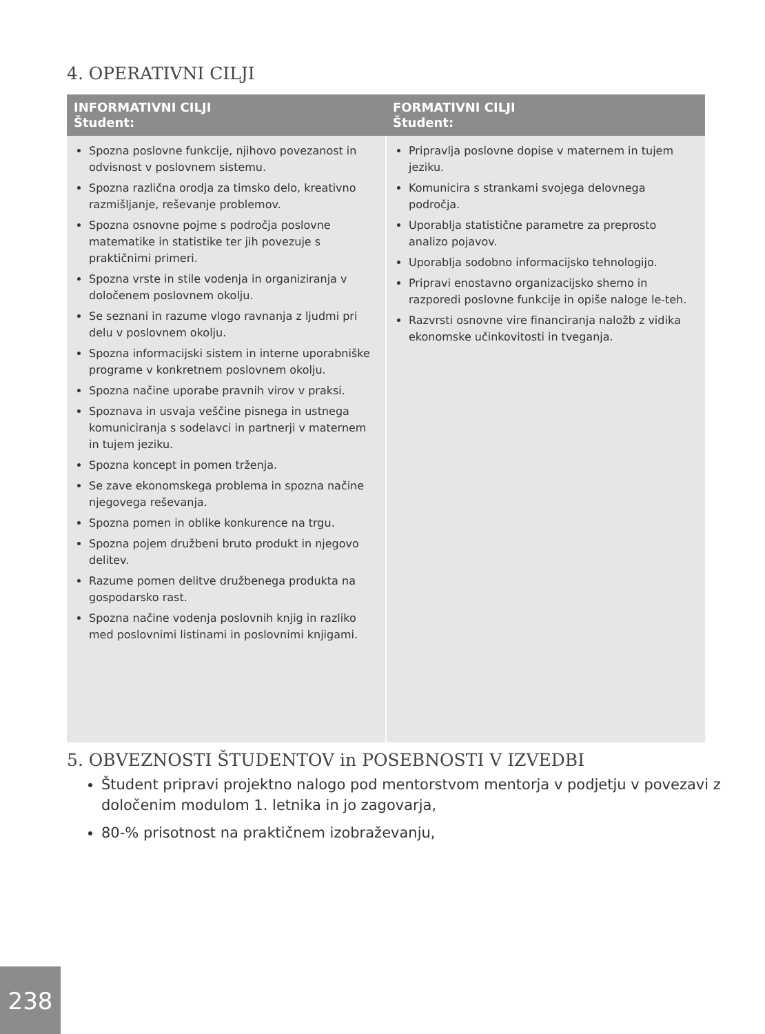4. OPERATIVNI CILJI
| INFORMATIVNI CILJI Študent: | FORMATIVNI CILJI Študent: |
| --- | --- |
| Spozna poslovne funkcije, njihovo povezanost in odvisnost v poslovnem sistemu. Spozna različna orodja za timsko delo, kreativno razmišljanje, reševanje problemov. Spozna osnovne pojme s področja poslovne matematike in statistike ter jih povezuje s praktičnimi primeri. Spozna vrste in stile vodenja in organiziranja v določenem poslovnem okolju. Se seznani in razume vlogo ravnanja z ljudmi pri delu v poslovnem okolju. Spozna informacijski sistem in interne uporabniške programe v konkretnem poslovnem okolju. Spozna načine uporabe pravnih virov v praksi. Spoznava in usvaja veščine pisnega in ustnega komuniciranja s sodelavci in partnerji v maternem in tujem jeziku. Spozna koncept in pomen trženja. Se zave ekonomskega problema in spozna načine njegovega reševanja. Spozna pomen in oblike konkurence na trgu. Spozna pojem družbeni bruto produkt in njegovo delitev. Razume pomen delitve družbenega produkta na gospodarsko rast. Spozna načine vodenja poslovnih knjig in razliko med poslovnimi listinami in poslovnimi knjigami. | Pripravlja poslovne dopise v maternem in tujem jeziku. Komunicira s strankami svojega delovnega področja. Uporablja statistične parametre za preprosto analizo pojavov. Uporablja sodobno informacijsko tehnologijo. Pripravi enostavno organizacijsko shemo in razporedi poslovne funkcije in opiše naloge le-teh. Razvrsti osnovne vire financiranja naložb z vidika ekonomske učinkovitosti in tveganja. |
5. OBVEZNOSTI ŠTUDENTOV in POSEBNOSTI V IZVEDBI
Študent pripravi projektno nalogo pod mentorstvom mentorja v podjetju v povezavi z določenim modulom 1. letnika in jo zagovarja,
80-% prisotnost na praktičnem izobraževanju,
238